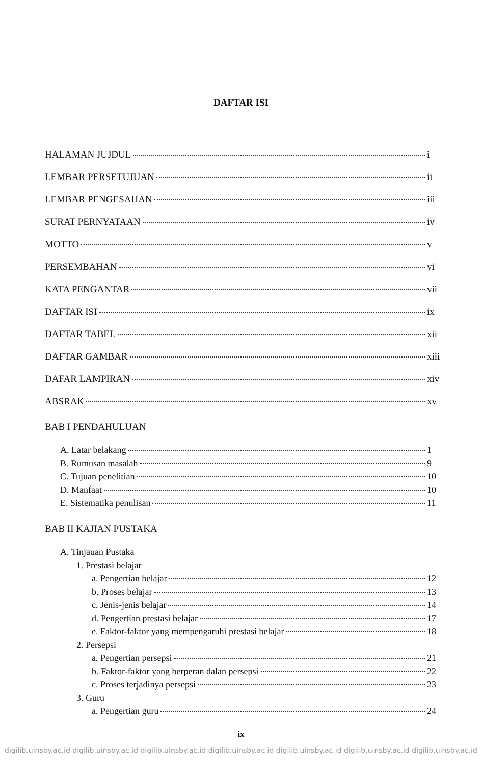DAFTAR ISI
HALAMAN JUJDUL i
LEMBAR PERSETUJUAN ii
LEMBAR PENGESAHAN iii
SURAT PERNYATAAN iv
MOTTO v
PERSEMBAHAN vi
KATA PENGANTAR vii
DAFTAR ISI ix
DAFTAR TABEL xii
DAFTAR GAMBAR xiii
DAFAR LAMPIRAN xiv
ABSRAK xv
BAB I PENDAHULUAN
A. Latar belakang 1
B. Rumusan masalah 9
C. Tujuan penelitian 10
D. Manfaat 10
E. Sistematika penulisan 11
BAB II KAJIAN PUSTAKA
A. Tinjauan Pustaka
1. Prestasi belajar
a. Pengertian belajar 12
b. Proses belajar 13
c. Jenis-jenis belajar 14
d. Pengertian prestasi belajar 17
e. Faktor-faktor yang mempengaruhi prestasi belajar 18
2. Persepsi
a. Pengertian persepsi 21
b. Faktor-faktor yang berperan dalan persepsi 22
c. Proses terjadinya persepsi 23
3. Guru
a. Pengertian guru 24
ix
digilib.uinsby.ac.id digilib.uinsby.ac.id digilib.uinsby.ac.id digilib.uinsby.ac.id digilib.uinsby.ac.id digilib.uinsby.ac.id digilib.uinsby.ac.id